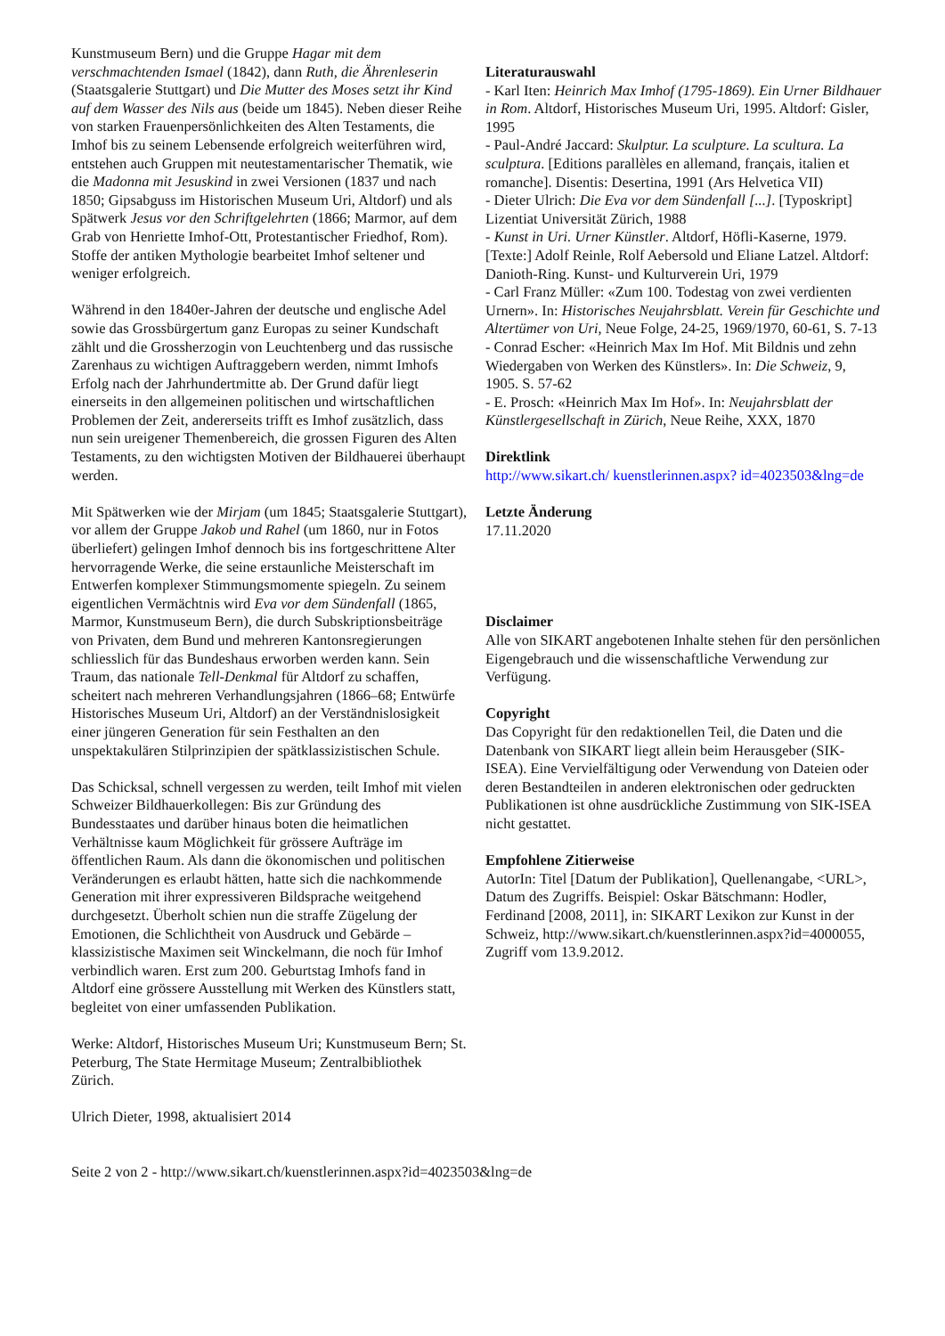Kunstmuseum Bern) und die Gruppe Hagar mit dem verschmachtenden Ismael (1842), dann Ruth, die Ährenleserin (Staatsgalerie Stuttgart) und Die Mutter des Moses setzt ihr Kind auf dem Wasser des Nils aus (beide um 1845). Neben dieser Reihe von starken Frauenpersönlichkeiten des Alten Testaments, die Imhof bis zu seinem Lebensende erfolgreich weiterführen wird, entstehen auch Gruppen mit neutestamentarischer Thematik, wie die Madonna mit Jesuskind in zwei Versionen (1837 und nach 1850; Gipsabguss im Historischen Museum Uri, Altdorf) und als Spätwerk Jesus vor den Schriftgelehrten (1866; Marmor, auf dem Grab von Henriette Imhof-Ott, Protestantischer Friedhof, Rom). Stoffe der antiken Mythologie bearbeitet Imhof seltener und weniger erfolgreich.
Während in den 1840er-Jahren der deutsche und englische Adel sowie das Grossbürgertum ganz Europas zu seiner Kundschaft zählt und die Grossherzogin von Leuchtenberg und das russische Zarenhaus zu wichtigen Auftraggebern werden, nimmt Imhofs Erfolg nach der Jahrhundertmitte ab. Der Grund dafür liegt einerseits in den allgemeinen politischen und wirtschaftlichen Problemen der Zeit, andererseits trifft es Imhof zusätzlich, dass nun sein ureigener Themenbereich, die grossen Figuren des Alten Testaments, zu den wichtigsten Motiven der Bildhauerei überhaupt werden.
Mit Spätwerken wie der Mirjam (um 1845; Staatsgalerie Stuttgart), vor allem der Gruppe Jakob und Rahel (um 1860, nur in Fotos überliefert) gelingen Imhof dennoch bis ins fortgeschrittene Alter hervorragende Werke, die seine erstaunliche Meisterschaft im Entwerfen komplexer Stimmungsmomente spiegeln. Zu seinem eigentlichen Vermächtnis wird Eva vor dem Sündenfall (1865, Marmor, Kunstmuseum Bern), die durch Subskriptionsbeiträge von Privaten, dem Bund und mehreren Kantonsregierungen schliesslich für das Bundeshaus erworben werden kann. Sein Traum, das nationale Tell-Denkmal für Altdorf zu schaffen, scheitert nach mehreren Verhandlungsjahren (1866–68; Entwürfe Historisches Museum Uri, Altdorf) an der Verständnislosigkeit einer jüngeren Generation für sein Festhalten an den unspektakulären Stilprinzipien der spätklassizistischen Schule.
Das Schicksal, schnell vergessen zu werden, teilt Imhof mit vielen Schweizer Bildhauerkollegen: Bis zur Gründung des Bundesstaates und darüber hinaus boten die heimatlichen Verhältnisse kaum Möglichkeit für grössere Aufträge im öffentlichen Raum. Als dann die ökonomischen und politischen Veränderungen es erlaubt hätten, hatte sich die nachkommende Generation mit ihrer expressiveren Bildsprache weitgehend durchgesetzt. Überholt schien nun die straffe Zügelung der Emotionen, die Schlichtheit von Ausdruck und Gebärde – klassizistische Maximen seit Winckelmann, die noch für Imhof verbindlich waren. Erst zum 200. Geburtstag Imhofs fand in Altdorf eine grössere Ausstellung mit Werken des Künstlers statt, begleitet von einer umfassenden Publikation.
Werke: Altdorf, Historisches Museum Uri; Kunstmuseum Bern; St. Peterburg, The State Hermitage Museum; Zentralbibliothek Zürich.
Ulrich Dieter, 1998, aktualisiert 2014
Literaturauswahl
- Karl Iten: Heinrich Max Imhof (1795-1869). Ein Urner Bildhauer in Rom. Altdorf, Historisches Museum Uri, 1995. Altdorf: Gisler, 1995
- Paul-André Jaccard: Skulptur. La sculpture. La scultura. La sculptura. [Editions parallèles en allemand, français, italien et romanche]. Disentis: Desertina, 1991 (Ars Helvetica VII)
- Dieter Ulrich: Die Eva vor dem Sündenfall [...]. [Typoskript] Lizentiat Universität Zürich, 1988
- Kunst in Uri. Urner Künstler. Altdorf, Höfli-Kaserne, 1979. [Texte:] Adolf Reinle, Rolf Aebersold und Eliane Latzel. Altdorf: Danioth-Ring. Kunst- und Kulturverein Uri, 1979
- Carl Franz Müller: «Zum 100. Todestag von zwei verdienten Urnern». In: Historisches Neujahrsblatt. Verein für Geschichte und Altertümer von Uri, Neue Folge, 24-25, 1969/1970, 60-61, S. 7-13
- Conrad Escher: «Heinrich Max Im Hof. Mit Bildnis und zehn Wiedergaben von Werken des Künstlers». In: Die Schweiz, 9, 1905. S. 57-62
- E. Prosch: «Heinrich Max Im Hof». In: Neujahrsblatt der Künstlergesellschaft in Zürich, Neue Reihe, XXX, 1870
Direktlink
http://www.sikart.ch/ kuenstlerinnen.aspx? id=4023503&lng=de
Letzte Änderung
17.11.2020
Disclaimer
Alle von SIKART angebotenen Inhalte stehen für den persönlichen Eigengebrauch und die wissenschaftliche Verwendung zur Verfügung.
Copyright
Das Copyright für den redaktionellen Teil, die Daten und die Datenbank von SIKART liegt allein beim Herausgeber (SIK-ISEA). Eine Vervielfältigung oder Verwendung von Dateien oder deren Bestandteilen in anderen elektronischen oder gedruckten Publikationen ist ohne ausdrückliche Zustimmung von SIK-ISEA nicht gestattet.
Empfohlene Zitierweise
AutorIn: Titel [Datum der Publikation], Quellenangabe, <URL>, Datum des Zugriffs. Beispiel: Oskar Bätschmann: Hodler, Ferdinand [2008, 2011], in: SIKART Lexikon zur Kunst in der Schweiz, http://www.sikart.ch/kuenstlerinnen.aspx?id=4000055, Zugriff vom 13.9.2012.
Seite 2 von 2 - http://www.sikart.ch/kuenstlerinnen.aspx?id=4023503&lng=de